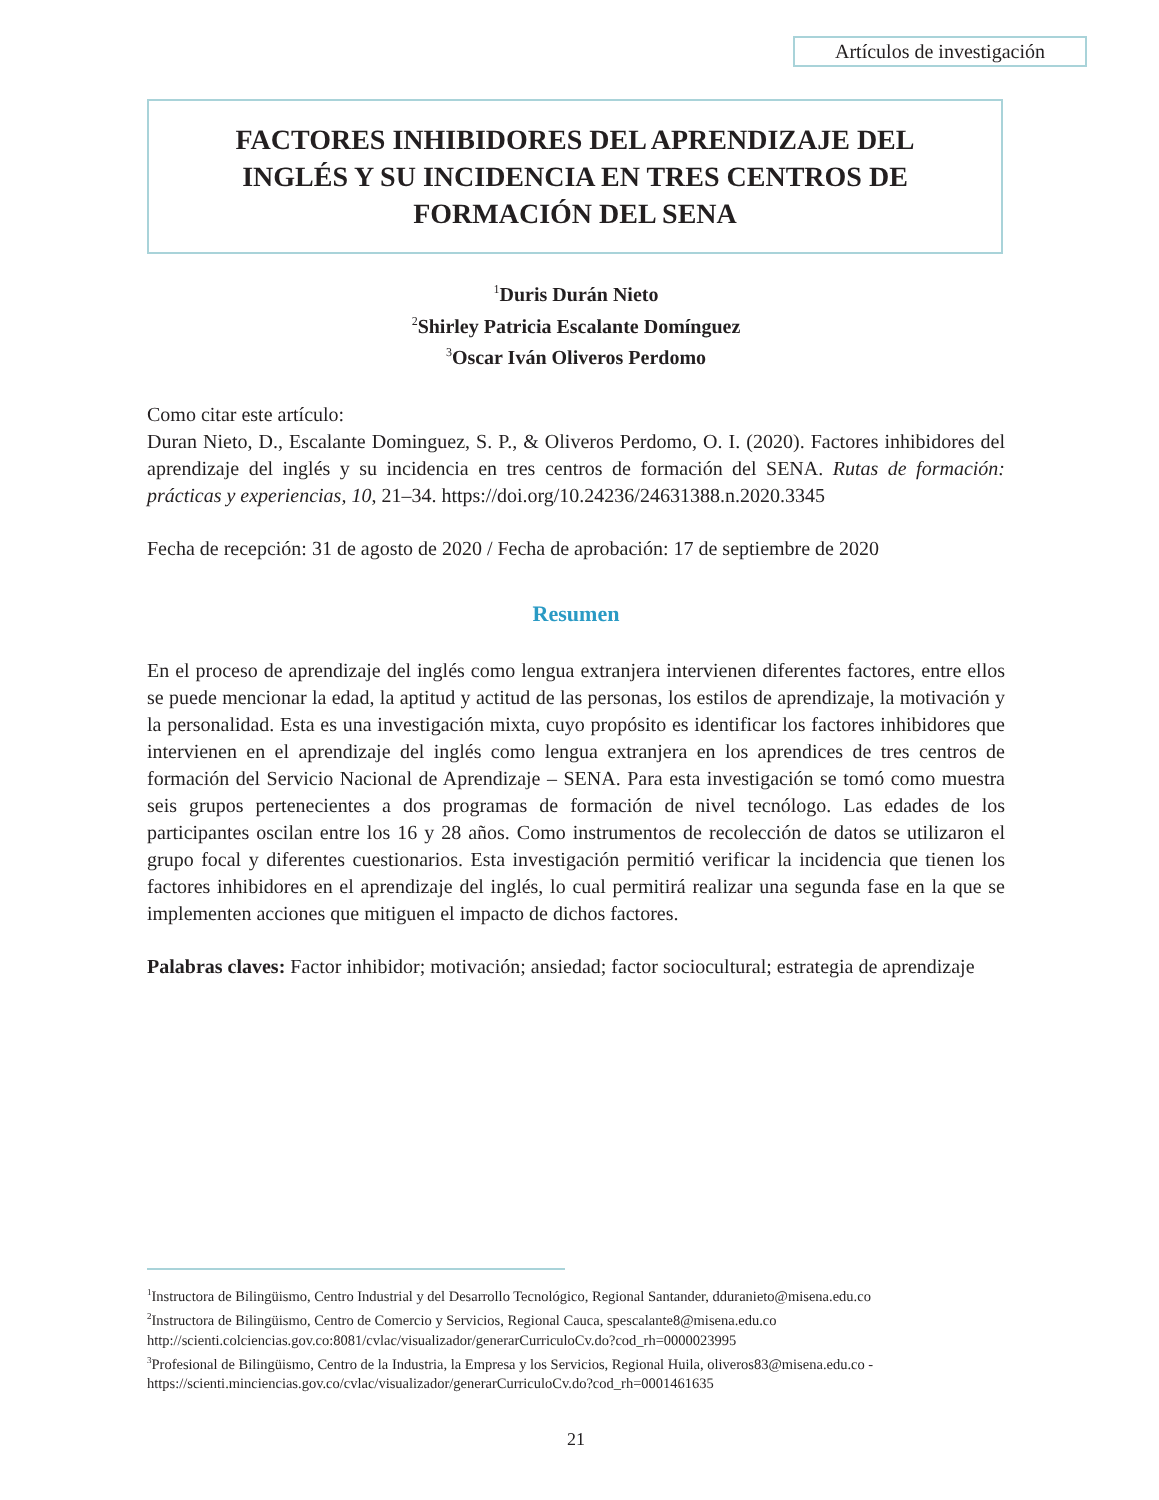Artículos de investigación
FACTORES INHIBIDORES DEL APRENDIZAJE DEL INGLÉS Y SU INCIDENCIA EN TRES CENTROS DE FORMACIÓN DEL SENA
<sup>1</sup> Duris Durán Nieto
<sup>2</sup> Shirley Patricia Escalante Domínguez
<sup>3</sup> Oscar Iván Oliveros Perdomo
Como citar este artículo:
Duran Nieto, D., Escalante Dominguez, S. P., & Oliveros Perdomo, O. I. (2020). Factores inhibidores del aprendizaje del inglés y su incidencia en tres centros de formación del SENA. Rutas de formación: prácticas y experiencias, 10, 21–34. https://doi.org/10.24236/24631388.n.2020.3345
Fecha de recepción: 31 de agosto de 2020 / Fecha de aprobación: 17 de septiembre de 2020
Resumen
En el proceso de aprendizaje del inglés como lengua extranjera intervienen diferentes factores, entre ellos se puede mencionar la edad, la aptitud y actitud de las personas, los estilos de aprendizaje, la motivación y la personalidad. Esta es una investigación mixta, cuyo propósito es identificar los factores inhibidores que intervienen en el aprendizaje del inglés como lengua extranjera en los aprendices de tres centros de formación del Servicio Nacional de Aprendizaje – SENA. Para esta investigación se tomó como muestra seis grupos pertenecientes a dos programas de formación de nivel tecnólogo. Las edades de los participantes oscilan entre los 16 y 28 años. Como instrumentos de recolección de datos se utilizaron el grupo focal y diferentes cuestionarios. Esta investigación permitió verificar la incidencia que tienen los factores inhibidores en el aprendizaje del inglés, lo cual permitirá realizar una segunda fase en la que se implementen acciones que mitiguen el impacto de dichos factores.
Palabras claves: Factor inhibidor; motivación; ansiedad; factor sociocultural; estrategia de aprendizaje
<sup>1</sup> Instructora de Bilingüismo, Centro Industrial y del Desarrollo Tecnológico, Regional Santander, dduranieto@misena.edu.co
<sup>2</sup> Instructora de Bilingüismo, Centro de Comercio y Servicios, Regional Cauca, spescalante8@misena.edu.co http://scienti.colciencias.gov.co:8081/cvlac/visualizador/generarCurriculoCv.do?cod_rh=0000023995
<sup>3</sup> Profesional de Bilingüismo, Centro de la Industria, la Empresa y los Servicios, Regional Huila, oliveros83@misena.edu.co - https://scienti.minciencias.gov.co/cvlac/visualizador/generarCurriculoCv.do?cod_rh=0001461635
21